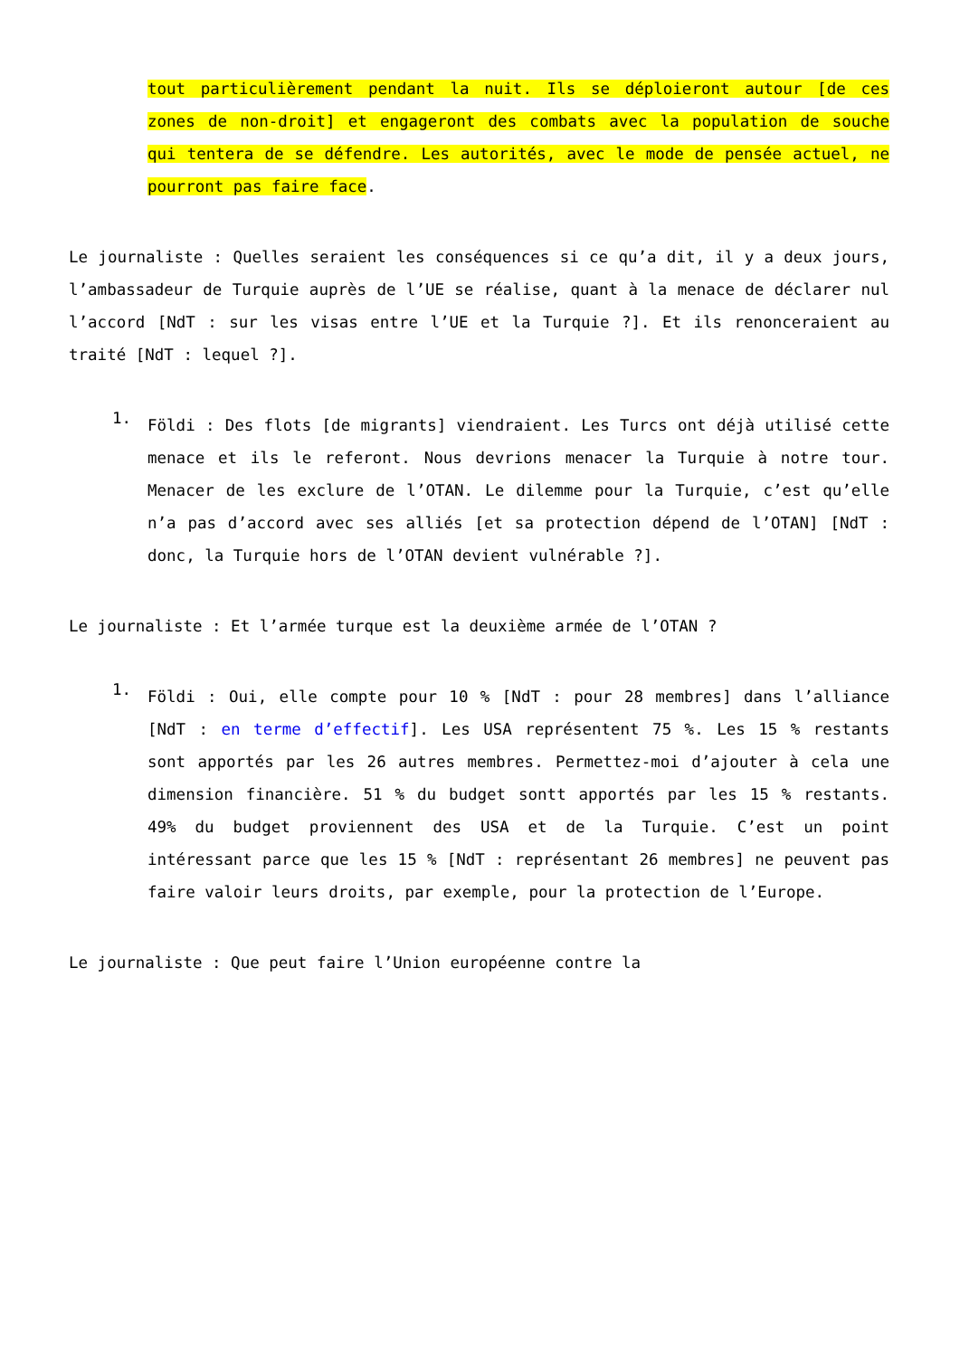tout particulièrement pendant la nuit. Ils se déploieront autour [de ces zones de non-droit] et engageront des combats avec la population de souche qui tentera de se défendre. Les autorités, avec le mode de pensée actuel, ne pourront pas faire face.
Le journaliste : Quelles seraient les conséquences si ce qu’a dit, il y a deux jours, l’ambassadeur de Turquie auprès de l’UE se réalise, quant à la menace de déclarer nul l’accord [NdT : sur les visas entre l’UE et la Turquie ?]. Et ils renonceraient au traité [NdT : lequel ?].
1.
Földi : Des flots [de migrants] viendraient. Les Turcs ont déjà utilisé cette menace et ils le referont. Nous devrions menacer la Turquie à notre tour. Menacer de les exclure de l’OTAN. Le dilemme pour la Turquie, c’est qu’elle n’a pas d’accord avec ses alliés [et sa protection dépend de l’OTAN] [NdT : donc, la Turquie hors de l’OTAN devient vulnérable ?].
Le journaliste : Et l’armée turque est la deuxième armée de l’OTAN ?
1.
Földi : Oui, elle compte pour 10 % [NdT : pour 28 membres] dans l’alliance [NdT : en terme d’effectif]. Les USA représentent 75 %. Les 15 % restants sont apportés par les 26 autres membres. Permettez-moi d’ajouter à cela une dimension financière. 51 % du budget sontt apportés par les 15 % restants. 49% du budget proviennent des USA et de la Turquie. C’est un point intéressant parce que les 15 % [NdT : représentant 26 membres] ne peuvent pas faire valoir leurs droits, par exemple, pour la protection de l’Europe.
Le journaliste : Que peut faire l’Union européenne contre la